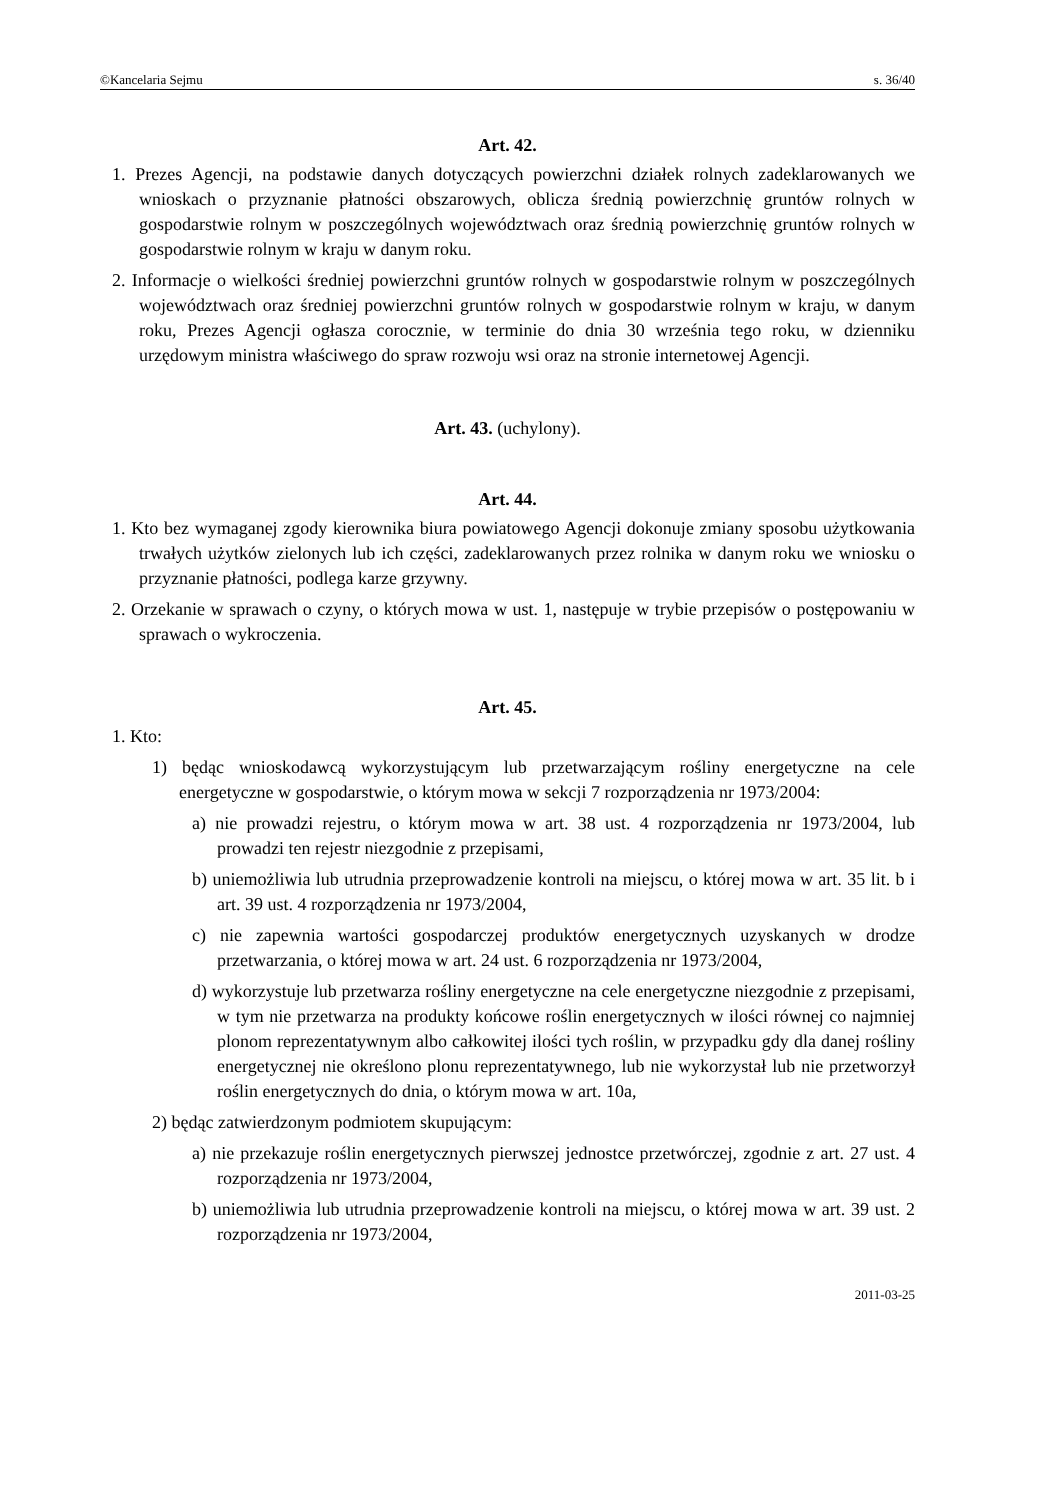©Kancelaria Sejmu s. 36/40
Art. 42.
1. Prezes Agencji, na podstawie danych dotyczących powierzchni działek rolnych zadeklarowanych we wnioskach o przyznanie płatności obszarowych, oblicza średnią powierzchnię gruntów rolnych w gospodarstwie rolnym w poszczególnych województwach oraz średnią powierzchnię gruntów rolnych w gospodarstwie rolnym w kraju w danym roku.
2. Informacje o wielkości średniej powierzchni gruntów rolnych w gospodarstwie rolnym w poszczególnych województwach oraz średniej powierzchni gruntów rolnych w gospodarstwie rolnym w kraju, w danym roku, Prezes Agencji ogłasza corocznie, w terminie do dnia 30 września tego roku, w dzienniku urzędowym ministra właściwego do spraw rozwoju wsi oraz na stronie internetowej Agencji.
Art. 43. (uchylony).
Art. 44.
1. Kto bez wymaganej zgody kierownika biura powiatowego Agencji dokonuje zmiany sposobu użytkowania trwałych użytków zielonych lub ich części, zadeklarowanych przez rolnika w danym roku we wniosku o przyznanie płatności, podlega karze grzywny.
2. Orzekanie w sprawach o czyny, o których mowa w ust. 1, następuje w trybie przepisów o postępowaniu w sprawach o wykroczenia.
Art. 45.
1. Kto:
1) będąc wnioskodawcą wykorzystującym lub przetwarzającym rośliny energetyczne na cele energetyczne w gospodarstwie, o którym mowa w sekcji 7 rozporządzenia nr 1973/2004:
a) nie prowadzi rejestru, o którym mowa w art. 38 ust. 4 rozporządzenia nr 1973/2004, lub prowadzi ten rejestr niezgodnie z przepisami,
b) uniemożliwia lub utrudnia przeprowadzenie kontroli na miejscu, o której mowa w art. 35 lit. b i art. 39 ust. 4 rozporządzenia nr 1973/2004,
c) nie zapewnia wartości gospodarczej produktów energetycznych uzyskanych w drodze przetwarzania, o której mowa w art. 24 ust. 6 rozporządzenia nr 1973/2004,
d) wykorzystuje lub przetwarza rośliny energetyczne na cele energetyczne niezgodnie z przepisami, w tym nie przetwarza na produkty końcowe roślin energetycznych w ilości równej co najmniej plonom reprezentatywnym albo całkowitej ilości tych roślin, w przypadku gdy dla danej rośliny energetycznej nie określono plonu reprezentatywnego, lub nie wykorzystał lub nie przetworzył roślin energetycznych do dnia, o którym mowa w art. 10a,
2) będąc zatwierdzonym podmiotem skupującym:
a) nie przekazuje roślin energetycznych pierwszej jednostce przetwórczej, zgodnie z art. 27 ust. 4 rozporządzenia nr 1973/2004,
b) uniemożliwia lub utrudnia przeprowadzenie kontroli na miejscu, o której mowa w art. 39 ust. 2 rozporządzenia nr 1973/2004,
2011-03-25